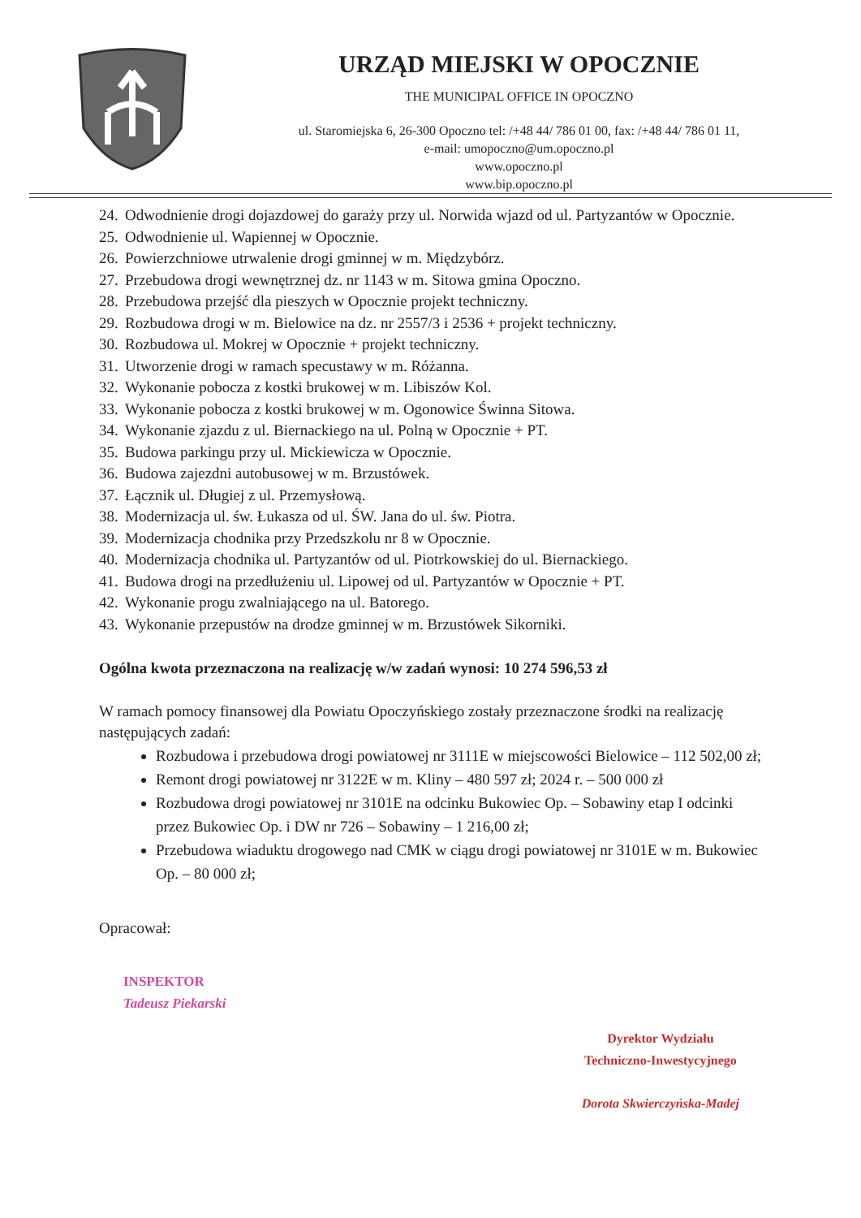URZĄD MIEJSKI W OPOCZNIE
THE MUNICIPAL OFFICE IN OPOCZNO
ul. Staromiejska 6, 26-300 Opoczno tel: /+48 44/ 786 01 00, fax: /+48 44/ 786 01 11,
e-mail: umopoczno@um.opoczno.pl
www.opoczno.pl
www.bip.opoczno.pl
24. Odwodnienie drogi dojazdowej do garaży przy ul. Norwida wjazd od ul. Partyzantów w Opocznie.
25. Odwodnienie ul. Wapiennej w Opocznie.
26. Powierzchniowe utrwalenie drogi gminnej w m. Międzybórz.
27. Przebudowa drogi wewnętrznej dz. nr 1143 w m. Sitowa gmina Opoczno.
28. Przebudowa przejść dla pieszych w Opocznie projekt techniczny.
29. Rozbudowa drogi w m. Bielowice na dz. nr 2557/3 i 2536 + projekt techniczny.
30. Rozbudowa ul. Mokrej w Opocznie + projekt techniczny.
31. Utworzenie drogi w ramach specustawy w m. Różanna.
32. Wykonanie pobocza z kostki brukowej w m. Libiszów Kol.
33. Wykonanie pobocza z kostki brukowej w m. Ogonowice Świnna Sitowa.
34. Wykonanie zjazdu z ul. Biernackiego na ul. Polną w Opocznie + PT.
35. Budowa parkingu przy ul. Mickiewicza w Opocznie.
36. Budowa zajezdni autobusowej w m. Brzustówek.
37. Łącznik ul. Długiej z ul. Przemysłową.
38. Modernizacja ul. św. Łukasza od ul. ŚW. Jana do ul. św. Piotra.
39. Modernizacja chodnika przy Przedszkolu nr 8 w Opocznie.
40. Modernizacja chodnika ul. Partyzantów od ul. Piotrkowskiej do ul. Biernackiego.
41. Budowa drogi na przedłużeniu ul. Lipowej od ul. Partyzantów w Opocznie + PT.
42. Wykonanie progu zwalniającego na ul. Batorego.
43. Wykonanie przepustów na drodze gminnej w m. Brzustówek Sikorniki.
Ogólna kwota przeznaczona na realizację w/w zadań wynosi: 10 274 596,53 zł
W ramach pomocy finansowej dla Powiatu Opoczyńskiego zostały przeznaczone środki na realizację następujących zadań:
Rozbudowa i przebudowa drogi powiatowej nr 3111E w miejscowości Bielowice – 112 502,00 zł;
Remont drogi powiatowej nr 3122E w m. Kliny – 480 597 zł; 2024 r. – 500 000 zł
Rozbudowa drogi powiatowej nr 3101E na odcinku Bukowiec Op. – Sobawiny etap I odcinki przez Bukowiec Op. i DW nr 726 – Sobawiny – 1 216,00 zł;
Przebudowa wiaduktu drogowego nad CMK w ciągu drogi powiatowej nr 3101E w m. Bukowiec Op. – 80 000 zł;
Opracował:
INSPEKTOR
Tadeusz Piekarski
Dyrektor Wydziału
Techniczno-Inwestycyjnego
Dorota Skwierczyńska-Madej